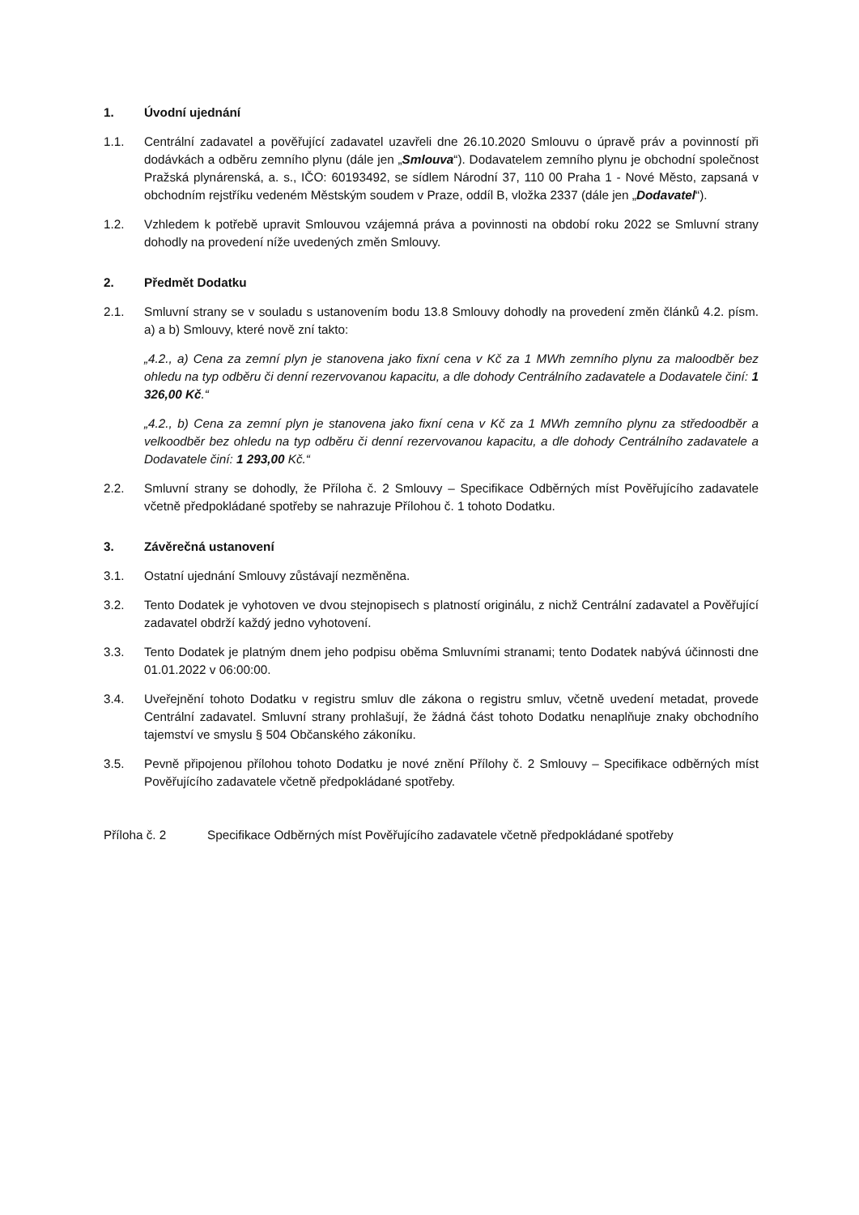1. Úvodní ujednání
1.1. Centrální zadavatel a pověřující zadavatel uzavřeli dne 26.10.2020 Smlouvu o úpravě práv a povinností při dodávkách a odběru zemního plynu (dále jen „Smlouva“). Dodavatelem zemního plynu je obchodní společnost Pražská plynárenská, a. s., IČO: 60193492, se sídlem Národní 37, 110 00 Praha 1 - Nové Město, zapsaná v obchodním rejstříku vedeném Městským soudem v Praze, oddíl B, vložka 2337 (dále jen „Dodavatel“).
1.2. Vzhledem k potřebě upravit Smlouvou vzájemná práva a povinnosti na období roku 2022 se Smluvní strany dohodly na provedení níže uvedených změn Smlouvy.
2. Předmět Dodatku
2.1. Smluvní strany se v souladu s ustanovením bodu 13.8 Smlouvy dohodly na provedení změn článků 4.2. písm. a) a b) Smlouvy, které nově zní takto:
„4.2., a) Cena za zemní plyn je stanovena jako fixní cena v Kč za 1 MWh zemního plynu za maloodběr bez ohledu na typ odběru či denní rezervovanou kapacitu, a dle dohody Centrálního zadavatele a Dodavatele činí: 1 326,00 Kč.“
„4.2., b) Cena za zemní plyn je stanovena jako fixní cena v Kč za 1 MWh zemního plynu za středoodběr a velkoodběr bez ohledu na typ odběru či denní rezervovanou kapacitu, a dle dohody Centrálního zadavatele a Dodavatele činí: 1 293,00 Kč.“
2.2. Smluvní strany se dohodly, že Příloha č. 2 Smlouvy – Specifikace Odběrných míst Pověřujícího zadavatele včetně předpokládané spotřeby se nahrazuje Přílohou č. 1 tohoto Dodatku.
3. Závěrečná ustanovení
3.1. Ostatní ujednání Smlouvy zůstávají nezměněna.
3.2. Tento Dodatek je vyhotoven ve dvou stejnopisech s platností originálu, z nichž Centrální zadavatel a Pověřující zadavatel obdrží každý jedno vyhotovení.
3.3. Tento Dodatek je platným dnem jeho podpisu oběma Smluvními stranami; tento Dodatek nabývá účinnosti dne 01.01.2022 v 06:00:00.
3.4. Uveřejnění tohoto Dodatku v registru smluv dle zákona o registru smluv, včetně uvedení metadat, provede Centrální zadavatel. Smluvní strany prohlašují, že žádná část tohoto Dodatku nenaplňuje znaky obchodního tajemství ve smyslu § 504 Občanského zákoníku.
3.5. Pevně připojenou přílohou tohoto Dodatku je nové znění Přílohy č. 2 Smlouvy – Specifikace odběrných míst Pověřujícího zadavatele včetně předpokládané spotřeby.
Příloha č. 2 Specifikace Odběrných míst Pověřujícího zadavatele včetně předpokládané spotřeby